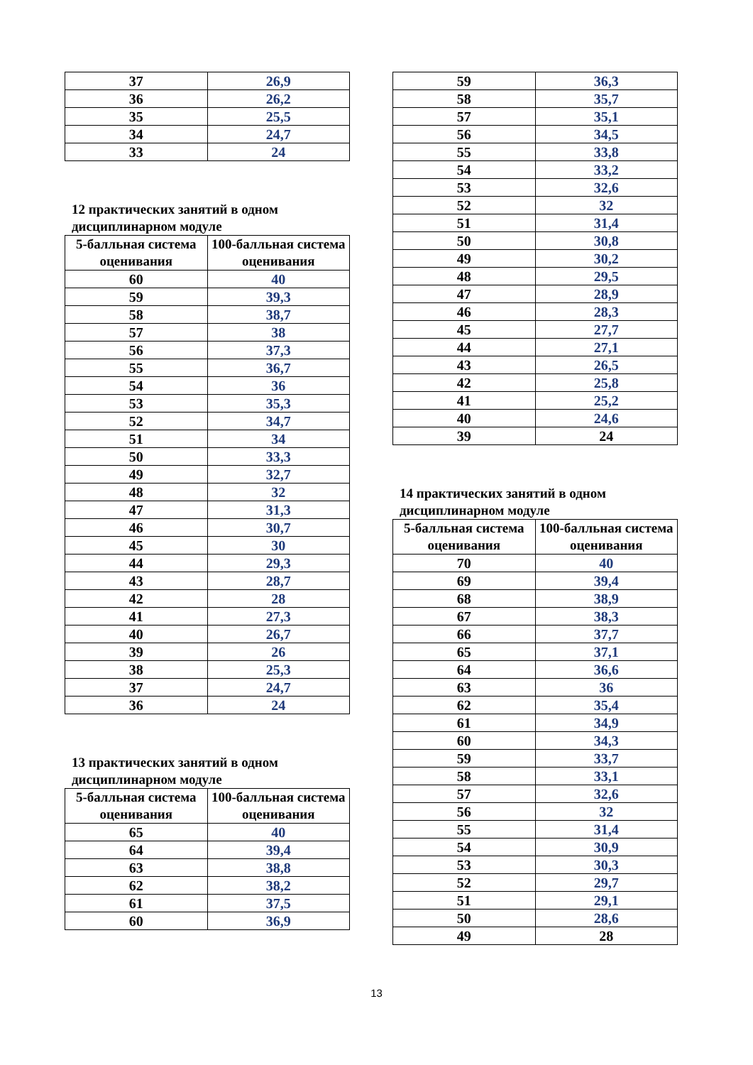| 37 | 26,9 |
| 36 | 26,2 |
| 35 | 25,5 |
| 34 | 24,7 |
| 33 | 24 |
12 практических занятий в одном дисциплинарном модуле
| 5-балльная система оценивания | 100-балльная система оценивания |
| --- | --- |
| 60 | 40 |
| 59 | 39,3 |
| 58 | 38,7 |
| 57 | 38 |
| 56 | 37,3 |
| 55 | 36,7 |
| 54 | 36 |
| 53 | 35,3 |
| 52 | 34,7 |
| 51 | 34 |
| 50 | 33,3 |
| 49 | 32,7 |
| 48 | 32 |
| 47 | 31,3 |
| 46 | 30,7 |
| 45 | 30 |
| 44 | 29,3 |
| 43 | 28,7 |
| 42 | 28 |
| 41 | 27,3 |
| 40 | 26,7 |
| 39 | 26 |
| 38 | 25,3 |
| 37 | 24,7 |
| 36 | 24 |
13 практических занятий в одном дисциплинарном модуле
| 5-балльная система оценивания | 100-балльная система оценивания |
| --- | --- |
| 65 | 40 |
| 64 | 39,4 |
| 63 | 38,8 |
| 62 | 38,2 |
| 61 | 37,5 |
| 60 | 36,9 |
| 59 | 36,3 |
| 58 | 35,7 |
| 57 | 35,1 |
| 56 | 34,5 |
| 55 | 33,8 |
| 54 | 33,2 |
| 53 | 32,6 |
| 52 | 32 |
| 51 | 31,4 |
| 50 | 30,8 |
| 49 | 30,2 |
| 48 | 29,5 |
| 47 | 28,9 |
| 46 | 28,3 |
| 45 | 27,7 |
| 44 | 27,1 |
| 43 | 26,5 |
| 42 | 25,8 |
| 41 | 25,2 |
| 40 | 24,6 |
| 39 | 24 |
14 практических занятий в одном дисциплинарном модуле
| 5-балльная система оценивания | 100-балльная система оценивания |
| --- | --- |
| 70 | 40 |
| 69 | 39,4 |
| 68 | 38,9 |
| 67 | 38,3 |
| 66 | 37,7 |
| 65 | 37,1 |
| 64 | 36,6 |
| 63 | 36 |
| 62 | 35,4 |
| 61 | 34,9 |
| 60 | 34,3 |
| 59 | 33,7 |
| 58 | 33,1 |
| 57 | 32,6 |
| 56 | 32 |
| 55 | 31,4 |
| 54 | 30,9 |
| 53 | 30,3 |
| 52 | 29,7 |
| 51 | 29,1 |
| 50 | 28,6 |
| 49 | 28 |
13